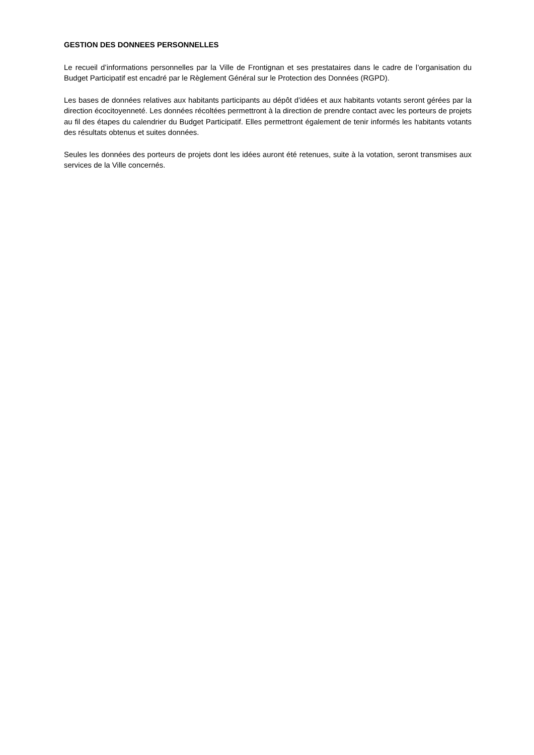GESTION DES DONNEES PERSONNELLES
Le recueil d’informations personnelles par la Ville de Frontignan et ses prestataires dans le cadre de l’organisation du Budget Participatif est encadré par le Règlement Général sur le Protection des Données (RGPD).
Les bases de données relatives aux habitants participants au dépôt d’idées et aux habitants votants seront gérées par la direction écocitoyenneté. Les données récoltées permettront à la direction de prendre contact avec les porteurs de projets au fil des étapes du calendrier du Budget Participatif. Elles permettront également de tenir informés les habitants votants des résultats obtenus et suites données.
Seules les données des porteurs de projets dont les idées auront été retenues, suite à la votation, seront transmises aux services de la Ville concernés.